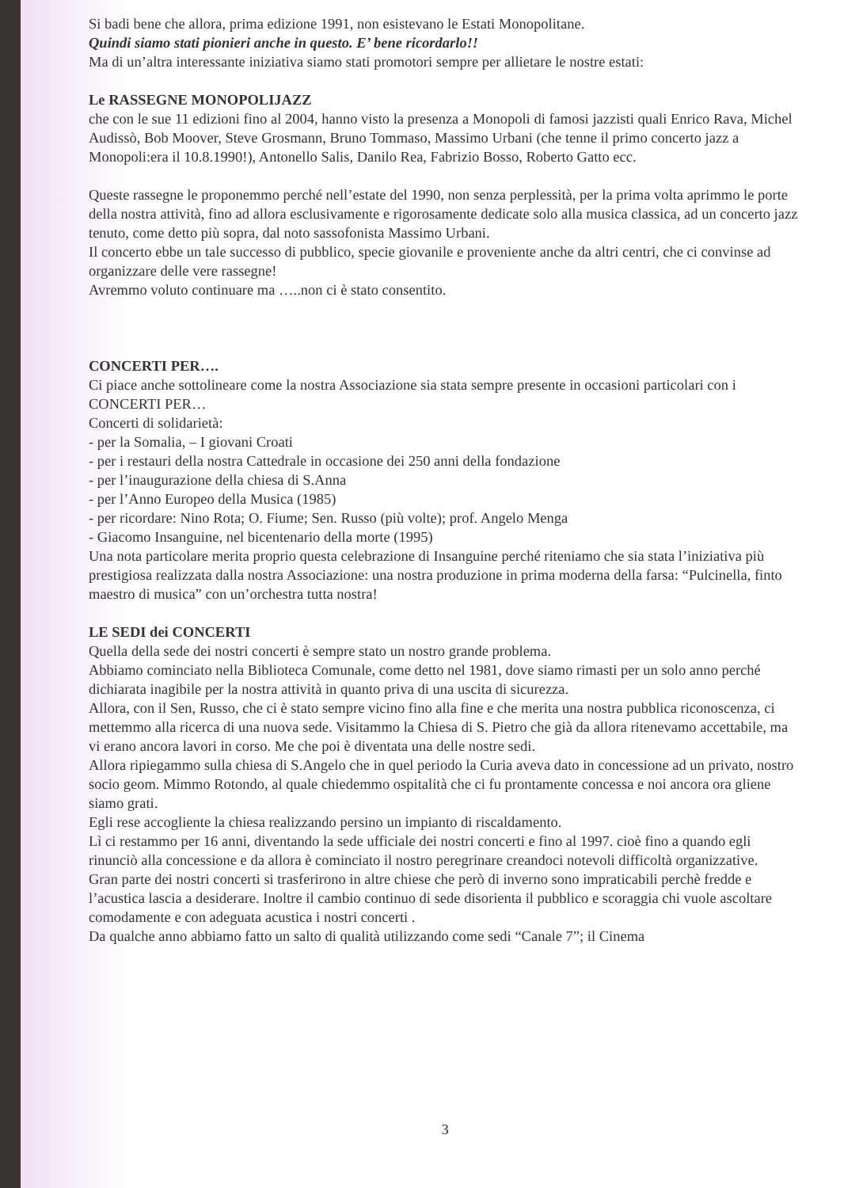Si badi bene che allora, prima edizione 1991, non esistevano le Estati Monopolitane.
Quindi siamo stati pionieri anche in questo. E’ bene ricordarlo!!
Ma di un’altra interessante iniziativa siamo stati promotori sempre per allietare le nostre estati:
Le RASSEGNE MONOPOLIJAZZ
che con le sue 11 edizioni fino al 2004, hanno visto la presenza a Monopoli di famosi jazzisti quali Enrico Rava, Michel Audissò, Bob Moover, Steve Grosmann, Bruno Tommaso, Massimo Urbani (che tenne il primo concerto jazz a Monopoli:era il 10.8.1990!), Antonello Salis, Danilo Rea, Fabrizio Bosso, Roberto Gatto ecc.
Queste rassegne le proponemmo perché nell’estate del 1990, non senza perplessità, per la prima volta aprimmo le porte della nostra attività, fino ad allora esclusivamente e rigorosamente dedicate solo alla musica classica, ad un concerto jazz tenuto, come detto più sopra, dal noto sassofonista Massimo Urbani.
Il concerto ebbe un tale successo di pubblico, specie giovanile e proveniente anche da altri centri, che ci convinse ad organizzare delle vere rassegne!
Avremmo voluto continuare ma …..non ci è stato consentito.
CONCERTI PER….
Ci piace anche sottolineare come la nostra Associazione sia stata sempre presente in occasioni particolari con i CONCERTI PER…
Concerti di solidarietà:
- per la Somalia, – I giovani Croati
- per i restauri della nostra Cattedrale in occasione dei 250 anni della fondazione
- per l’inaugurazione della chiesa di S.Anna
- per l’Anno Europeo della Musica (1985)
- per ricordare: Nino Rota; O. Fiume; Sen. Russo (più volte); prof. Angelo Menga
- Giacomo Insanguine, nel bicentenario della morte (1995)
Una nota particolare merita proprio questa celebrazione di Insanguine perché riteniamo che sia stata l’iniziativa più prestigiosa realizzata dalla nostra Associazione: una nostra produzione in prima moderna della farsa: “Pulcinella, finto maestro di musica” con un’orchestra tutta nostra!
LE SEDI dei CONCERTI
Quella della sede dei nostri concerti è sempre stato un nostro grande problema.
Abbiamo cominciato nella Biblioteca Comunale, come detto nel 1981, dove siamo rimasti per un solo anno perché dichiarata inagibile per la nostra attività in quanto priva di una uscita di sicurezza.
Allora, con il Sen, Russo, che ci è stato sempre vicino fino alla fine e che merita una nostra pubblica riconoscenza, ci mettemmo alla ricerca di una nuova sede. Visitammo la Chiesa di S. Pietro che già da allora ritenevamo accettabile, ma vi erano ancora lavori in corso. Me che poi è diventata una delle nostre sedi.
Allora ripiegammo sulla chiesa di S.Angelo che in quel periodo la Curia aveva dato in concessione ad un privato, nostro socio geom. Mimmo Rotondo, al quale chiedemmo ospitalità che ci fu prontamente concessa e noi ancora ora gliene siamo grati.
Egli rese accogliente la chiesa realizzando persino un impianto di riscaldamento.
Lì ci restammo per 16 anni, diventando la sede ufficiale dei nostri concerti e fino al 1997. cioè fino a quando egli rinunciò alla concessione e da allora è cominciato il nostro peregrinare creandoci notevoli difficoltà organizzative.
Gran parte dei nostri concerti si trasferirono in altre chiese che però di inverno sono impraticabili perchè fredde e l’acustica lascia a desiderare. Inoltre il cambio continuo di sede disorienta il pubblico e scoraggia chi vuole ascoltare comodamente e con adeguata acustica i nostri concerti .
Da qualche anno abbiamo fatto un salto di qualità utilizzando come sedi “Canale 7”; il Cinema
3